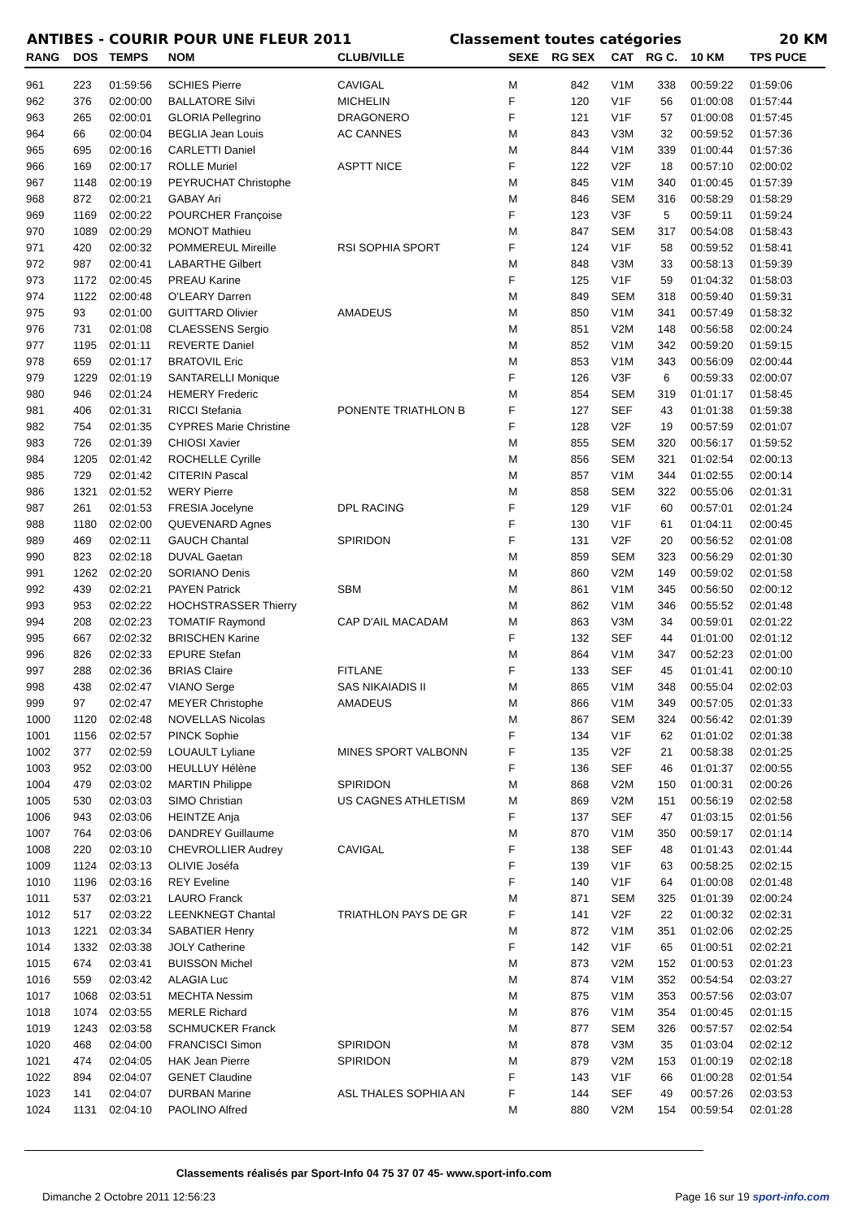ANTIBES - COURIR POUR UNE FLEUR 2011 Classement toutes catégories 20 KM
| RANG | DOS | TEMPS | NOM | CLUB/VILLE | SEXE | RG SEX | CAT | RG C. | 10 KM | TPS PUCE |
| --- | --- | --- | --- | --- | --- | --- | --- | --- | --- | --- |
| 961 | 223 | 01:59:56 | SCHIES Pierre | CAVIGAL | M | 842 | V1M | 338 | 00:59:22 | 01:59:06 |
| 962 | 376 | 02:00:00 | BALLATORE Silvi | MICHELIN | F | 120 | V1F | 56 | 01:00:08 | 01:57:44 |
| 963 | 265 | 02:00:01 | GLORIA Pellegrino | DRAGONERO | F | 121 | V1F | 57 | 01:00:08 | 01:57:45 |
| 964 | 66 | 02:00:04 | BEGLIA Jean Louis | AC CANNES | M | 843 | V3M | 32 | 00:59:52 | 01:57:36 |
| 965 | 695 | 02:00:16 | CARLETTI Daniel | | M | 844 | V1M | 339 | 01:00:44 | 01:57:36 |
| 966 | 169 | 02:00:17 | ROLLE Muriel | ASPTT NICE | F | 122 | V2F | 18 | 00:57:10 | 02:00:02 |
| 967 | 1148 | 02:00:19 | PEYRUCHAT Christophe | | M | 845 | V1M | 340 | 01:00:45 | 01:57:39 |
| 968 | 872 | 02:00:21 | GABAY Ari | | M | 846 | SEM | 316 | 00:58:29 | 01:58:29 |
| 969 | 1169 | 02:00:22 | POURCHER Françoise | | F | 123 | V3F | 5 | 00:59:11 | 01:59:24 |
| 970 | 1089 | 02:00:29 | MONOT Mathieu | | M | 847 | SEM | 317 | 00:54:08 | 01:58:43 |
| 971 | 420 | 02:00:32 | POMMEREUL Mireille | RSI SOPHIA SPORT | F | 124 | V1F | 58 | 00:59:52 | 01:58:41 |
| 972 | 987 | 02:00:41 | LABARTHE Gilbert | | M | 848 | V3M | 33 | 00:58:13 | 01:59:39 |
| 973 | 1172 | 02:00:45 | PREAU Karine | | F | 125 | V1F | 59 | 01:04:32 | 01:58:03 |
| 974 | 1122 | 02:00:48 | O'LEARY Darren | | M | 849 | SEM | 318 | 00:59:40 | 01:59:31 |
| 975 | 93 | 02:01:00 | GUITTARD Olivier | AMADEUS | M | 850 | V1M | 341 | 00:57:49 | 01:58:32 |
| 976 | 731 | 02:01:08 | CLAESSENS Sergio | | M | 851 | V2M | 148 | 00:56:58 | 02:00:24 |
| 977 | 1195 | 02:01:11 | REVERTE Daniel | | M | 852 | V1M | 342 | 00:59:20 | 01:59:15 |
| 978 | 659 | 02:01:17 | BRATOVIL Eric | | M | 853 | V1M | 343 | 00:56:09 | 02:00:44 |
| 979 | 1229 | 02:01:19 | SANTARELLI Monique | | F | 126 | V3F | 6 | 00:59:33 | 02:00:07 |
| 980 | 946 | 02:01:24 | HEMERY Frederic | | M | 854 | SEM | 319 | 01:01:17 | 01:58:45 |
| 981 | 406 | 02:01:31 | RICCI Stefania | PONENTE TRIATHLON B | F | 127 | SEF | 43 | 01:01:38 | 01:59:38 |
| 982 | 754 | 02:01:35 | CYPRES Marie Christine | | F | 128 | V2F | 19 | 00:57:59 | 02:01:07 |
| 983 | 726 | 02:01:39 | CHIOSI Xavier | | M | 855 | SEM | 320 | 00:56:17 | 01:59:52 |
| 984 | 1205 | 02:01:42 | ROCHELLE Cyrille | | M | 856 | SEM | 321 | 01:02:54 | 02:00:13 |
| 985 | 729 | 02:01:42 | CITERIN Pascal | | M | 857 | V1M | 344 | 01:02:55 | 02:00:14 |
| 986 | 1321 | 02:01:52 | WERY Pierre | | M | 858 | SEM | 322 | 00:55:06 | 02:01:31 |
| 987 | 261 | 02:01:53 | FRESIA Jocelyne | DPL RACING | F | 129 | V1F | 60 | 00:57:01 | 02:01:24 |
| 988 | 1180 | 02:02:00 | QUEVENARD Agnes | | F | 130 | V1F | 61 | 01:04:11 | 02:00:45 |
| 989 | 469 | 02:02:11 | GAUCH Chantal | SPIRIDON | F | 131 | V2F | 20 | 00:56:52 | 02:01:08 |
| 990 | 823 | 02:02:18 | DUVAL Gaetan | | M | 859 | SEM | 323 | 00:56:29 | 02:01:30 |
| 991 | 1262 | 02:02:20 | SORIANO Denis | | M | 860 | V2M | 149 | 00:59:02 | 02:01:58 |
| 992 | 439 | 02:02:21 | PAYEN Patrick | SBM | M | 861 | V1M | 345 | 00:56:50 | 02:00:12 |
| 993 | 953 | 02:02:22 | HOCHSTRASSER Thierry | | M | 862 | V1M | 346 | 00:55:52 | 02:01:48 |
| 994 | 208 | 02:02:23 | TOMATIF Raymond | CAP D'AIL MACADAM | M | 863 | V3M | 34 | 00:59:01 | 02:01:22 |
| 995 | 667 | 02:02:32 | BRISCHEN Karine | | F | 132 | SEF | 44 | 01:01:00 | 02:01:12 |
| 996 | 826 | 02:02:33 | EPURE Stefan | | M | 864 | V1M | 347 | 00:52:23 | 02:01:00 |
| 997 | 288 | 02:02:36 | BRIAS Claire | FITLANE | F | 133 | SEF | 45 | 01:01:41 | 02:00:10 |
| 998 | 438 | 02:02:47 | VIANO Serge | SAS NIKAIADIS II | M | 865 | V1M | 348 | 00:55:04 | 02:02:03 |
| 999 | 97 | 02:02:47 | MEYER Christophe | AMADEUS | M | 866 | V1M | 349 | 00:57:05 | 02:01:33 |
| 1000 | 1120 | 02:02:48 | NOVELLAS Nicolas | | M | 867 | SEM | 324 | 00:56:42 | 02:01:39 |
| 1001 | 1156 | 02:02:57 | PINCK Sophie | | F | 134 | V1F | 62 | 01:01:02 | 02:01:38 |
| 1002 | 377 | 02:02:59 | LOUAULT Lyliane | MINES SPORT VALBONN | F | 135 | V2F | 21 | 00:58:38 | 02:01:25 |
| 1003 | 952 | 02:03:00 | HEULLUY Hélène | | F | 136 | SEF | 46 | 01:01:37 | 02:00:55 |
| 1004 | 479 | 02:03:02 | MARTIN Philippe | SPIRIDON | M | 868 | V2M | 150 | 01:00:31 | 02:00:26 |
| 1005 | 530 | 02:03:03 | SIMO Christian | US CAGNES ATHLETISM | M | 869 | V2M | 151 | 00:56:19 | 02:02:58 |
| 1006 | 943 | 02:03:06 | HEINTZE Anja | | F | 137 | SEF | 47 | 01:03:15 | 02:01:56 |
| 1007 | 764 | 02:03:06 | DANDREY Guillaume | | M | 870 | V1M | 350 | 00:59:17 | 02:01:14 |
| 1008 | 220 | 02:03:10 | CHEVROLLIER Audrey | CAVIGAL | F | 138 | SEF | 48 | 01:01:43 | 02:01:44 |
| 1009 | 1124 | 02:03:13 | OLIVIE Joséfa | | F | 139 | V1F | 63 | 00:58:25 | 02:02:15 |
| 1010 | 1196 | 02:03:16 | REY Eveline | | F | 140 | V1F | 64 | 01:00:08 | 02:01:48 |
| 1011 | 537 | 02:03:21 | LAURO Franck | | M | 871 | SEM | 325 | 01:01:39 | 02:00:24 |
| 1012 | 517 | 02:03:22 | LEENKNEGT Chantal | TRIATHLON PAYS DE GR | F | 141 | V2F | 22 | 01:00:32 | 02:02:31 |
| 1013 | 1221 | 02:03:34 | SABATIER Henry | | M | 872 | V1M | 351 | 01:02:06 | 02:02:25 |
| 1014 | 1332 | 02:03:38 | JOLY Catherine | | F | 142 | V1F | 65 | 01:00:51 | 02:02:21 |
| 1015 | 674 | 02:03:41 | BUISSON Michel | | M | 873 | V2M | 152 | 01:00:53 | 02:01:23 |
| 1016 | 559 | 02:03:42 | ALAGIA Luc | | M | 874 | V1M | 352 | 00:54:54 | 02:03:27 |
| 1017 | 1068 | 02:03:51 | MECHTA Nessim | | M | 875 | V1M | 353 | 00:57:56 | 02:03:07 |
| 1018 | 1074 | 02:03:55 | MERLE Richard | | M | 876 | V1M | 354 | 01:00:45 | 02:01:15 |
| 1019 | 1243 | 02:03:58 | SCHMUCKER Franck | | M | 877 | SEM | 326 | 00:57:57 | 02:02:54 |
| 1020 | 468 | 02:04:00 | FRANCISCI Simon | SPIRIDON | M | 878 | V3M | 35 | 01:03:04 | 02:02:12 |
| 1021 | 474 | 02:04:05 | HAK Jean Pierre | SPIRIDON | M | 879 | V2M | 153 | 01:00:19 | 02:02:18 |
| 1022 | 894 | 02:04:07 | GENET Claudine | | F | 143 | V1F | 66 | 01:00:28 | 02:01:54 |
| 1023 | 141 | 02:04:07 | DURBAN Marine | ASL THALES SOPHIA AN | F | 144 | SEF | 49 | 00:57:26 | 02:03:53 |
| 1024 | 1131 | 02:04:10 | PAOLINO Alfred | | M | 880 | V2M | 154 | 00:59:54 | 02:01:28 |
Classements réalisés par Sport-Info 04 75 37 07 45- www.sport-info.com
Dimanche 2 Octobre 2011 12:56:23 Page 16 sur 19 sport-info.com